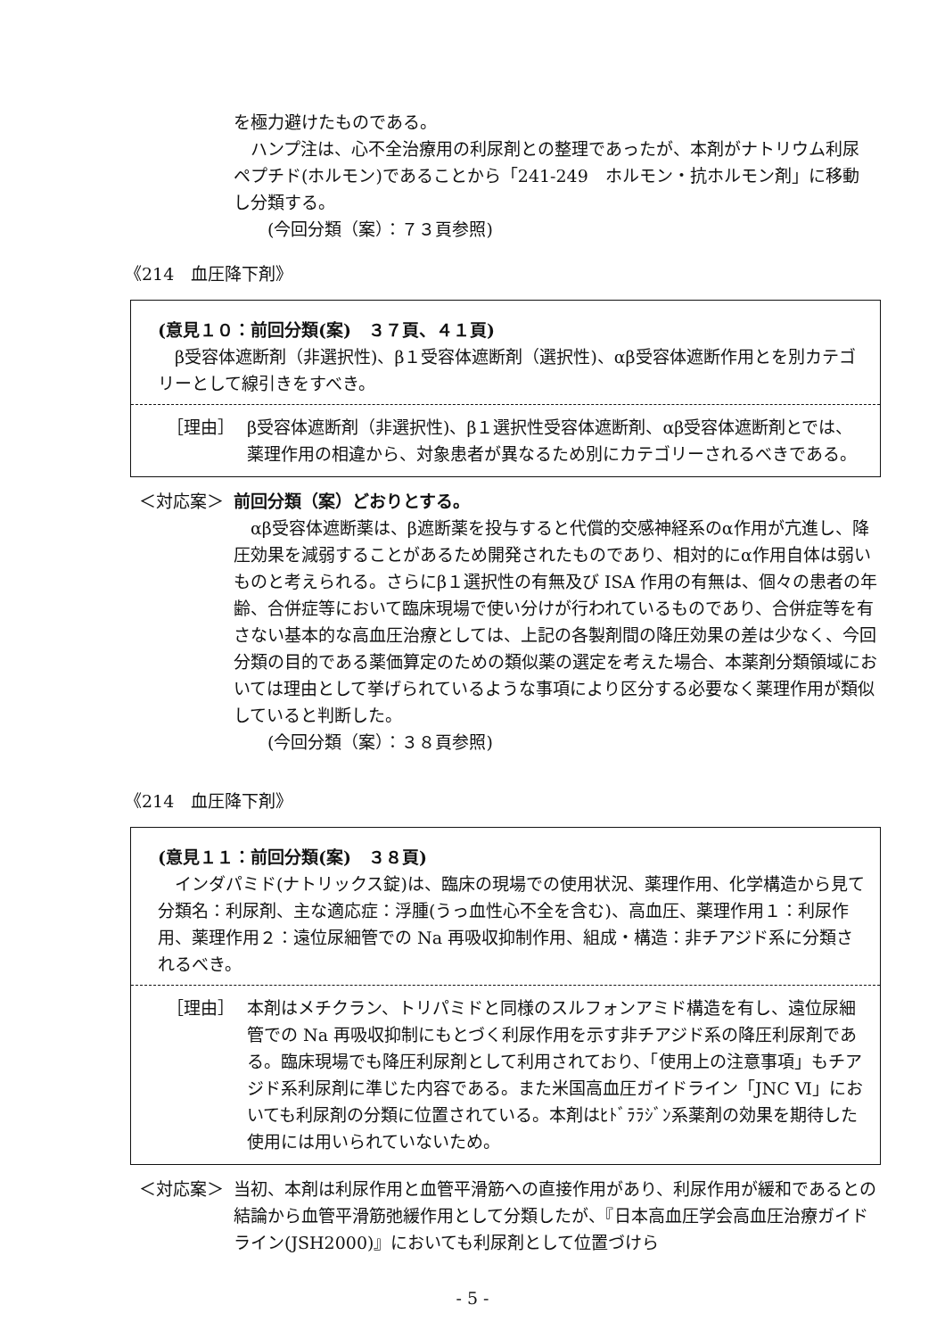を極力避けたものである。
　ハンプ注は、心不全治療用の利尿剤との整理であったが、本剤がナトリウム利尿ペプチド(ホルモン)であることから「241-249　ホルモン・抗ホルモン剤」に移動し分類する。
　　(今回分類（案）：７３頁参照)
《214　血圧降下剤》
(意見１０：前回分類(案)　３７頁、４１頁)
　β受容体遮断剤（非選択性)、β１受容体遮断剤（選択性)、αβ受容体遮断作用とを別カテゴリーとして線引きをすべき。
［理由］ β受容体遮断剤（非選択性)、β１選択性受容体遮断剤、αβ受容体遮断剤とでは、薬理作用の相違から、対象患者が異なるため別にカテゴリーされるべきである。
＜対応案＞ 前回分類（案）どおりとする。
　αβ受容体遮断薬は、β遮断薬を投与すると代償的交感神経系のα作用が亢進し、降圧効果を減弱することがあるため開発されたものであり、相対的にα作用自体は弱いものと考えられる。さらにβ１選択性の有無及び ISA 作用の有無は、個々の患者の年齢、合併症等において臨床現場で使い分けが行われているものであり、合併症等を有さない基本的な高血圧治療としては、上記の各製剤間の降圧効果の差は少なく、今回分類の目的である薬価算定のための類似薬の選定を考えた場合、本薬剤分類領域においては理由として挙げられているような事項により区分する必要なく薬理作用が類似していると判断した。
　　(今回分類（案）：３８頁参照)
《214　血圧降下剤》
(意見１１：前回分類(案)　３８頁)
　インダパミド(ナトリックス錠)は、臨床の現場での使用状況、薬理作用、化学構造から見て分類名：利尿剤、主な適応症：浮腫(うっ血性心不全を含む)、高血圧、薬理作用１：利尿作用、薬理作用２：遠位尿細管での Na 再吸収抑制作用、組成・構造：非チアジド系に分類されるべき。
［理由］ 本剤はメチクラン、トリパミドと同様のスルフォンアミド構造を有し、遠位尿細管での Na 再吸収抑制にもとづく利尿作用を示す非チアジド系の降圧利尿剤である。臨床現場でも降圧利尿剤として利用されており、「使用上の注意事項」もチアジド系利尿剤に準じた内容である。また米国高血圧ガイドライン「JNC Ⅵ」においても利尿剤の分類に位置されている。本剤はﾋﾄﾞﾗﾗｼﾞﾝ系薬剤の効果を期待した使用には用いられていないため。
＜対応案＞ 当初、本剤は利尿作用と血管平滑筋への直接作用があり、利尿作用が緩和であるとの結論から血管平滑筋弛緩作用として分類したが、『日本高血圧学会高血圧治療ガイドライン(JSH2000)』においても利尿剤として位置づけら
- 5 -